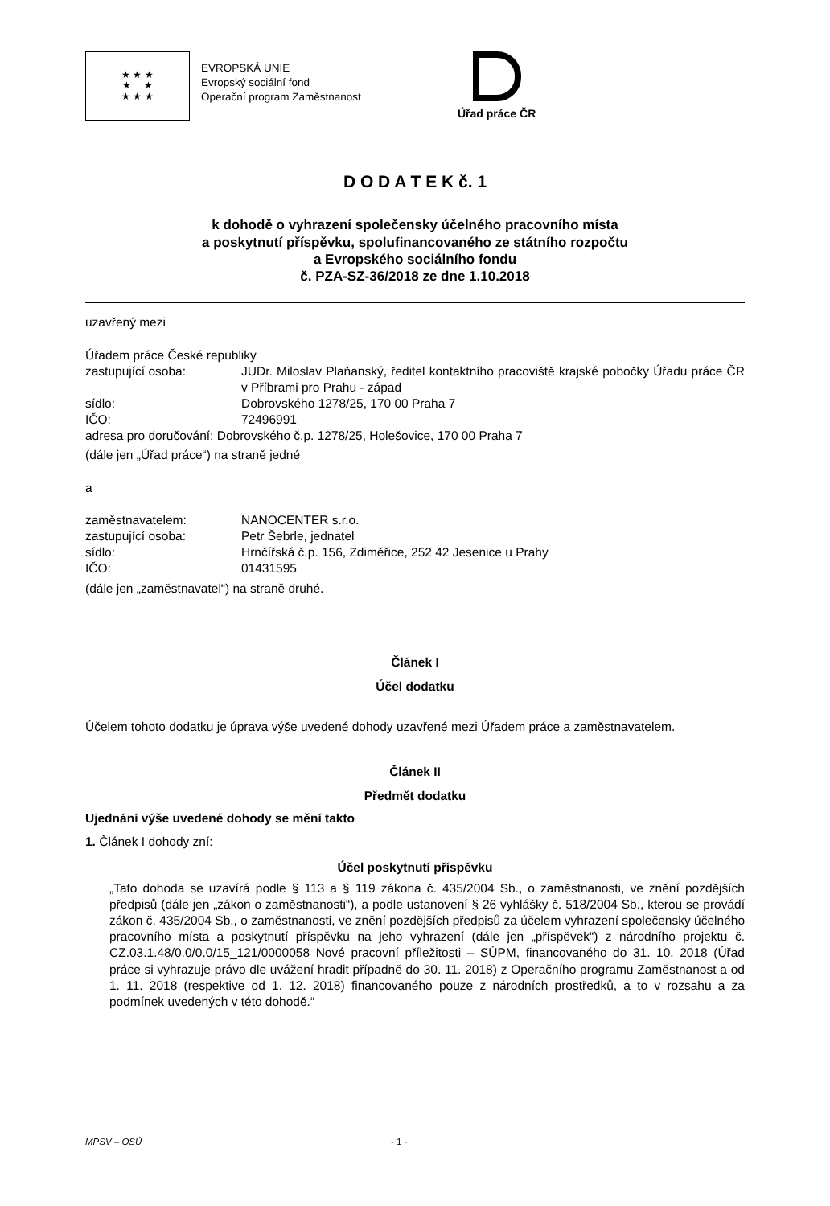★ ★ ★
★ ★
★ ★ ★
EVROPSKÁ UNIE
Evropský sociální fond
Operační program Zaměstnanost
Úřad práce ČR
D O D A T E K č. 1
k dohodě o vyhrazení společensky účelného pracovního místa
a poskytnutí příspěvku, spolufinancovaného ze státního rozpočtu
a Evropského sociálního fondu
č. PZA-SZ-36/2018 ze dne 1.10.2018
uzavřený mezi
Úřadem práce České republiky
zastupující osoba: JUDr. Miloslav Plaňanský, ředitel kontaktního pracoviště krajské pobočky Úřadu práce ČR v Příbrami pro Prahu - západ
sídlo: Dobrovského 1278/25, 170 00 Praha 7
IČO: 72496991
adresa pro doručování: Dobrovského č.p. 1278/25, Holešovice, 170 00 Praha 7
(dále jen „Úřad práce“) na straně jedné
a
zaměstnavatelem: NANOCENTER s.r.o.
zastupující osoba: Petr Šebrle, jednatel
sídlo: Hrnčířská č.p. 156, Zdiměřice, 252 42 Jesenice u Prahy
IČO: 01431595
(dále jen „zaměstnavatel“) na straně druhé.
Článek I
Účel dodatku
Účelem tohoto dodatku je úprava výše uvedené dohody uzavřené mezi Úřadem práce a zaměstnavatelem.
Článek II
Předmět dodatku
Ujednání výše uvedené dohody se mění takto
1. Článek I dohody zní:
Účel poskytnutí příspěvku
„Tato dohoda se uzavírá podle § 113 a § 119 zákona č. 435/2004 Sb., o zaměstnanosti, ve znění pozdějších předpisů (dále jen „zákon o zaměstnanosti“), a podle ustanovení § 26 vyhlášky č. 518/2004 Sb., kterou se provádí zákon č. 435/2004 Sb., o zaměstnanosti, ve znění pozdějších předpisů za účelem vyhrazení společensky účelného pracovního místa a poskytnutí příspěvku na jeho vyhrazení (dále jen „příspěvek“) z národního projektu č. CZ.03.1.48/0.0/0.0/15_121/0000058 Nové pracovní příležitosti – SÚPM, financovaného do 31. 10. 2018 (Úřad práce si vyhrazuje právo dle uvážení hradit případně do 30. 11. 2018) z Operačního programu Zaměstnanost a od 1. 11. 2018 (respektive od 1. 12. 2018) financovaného pouze z národních prostředků, a to v rozsahu a za podmínek uvedených v této dohodě.“
MPSV – OSÚ - 1 -